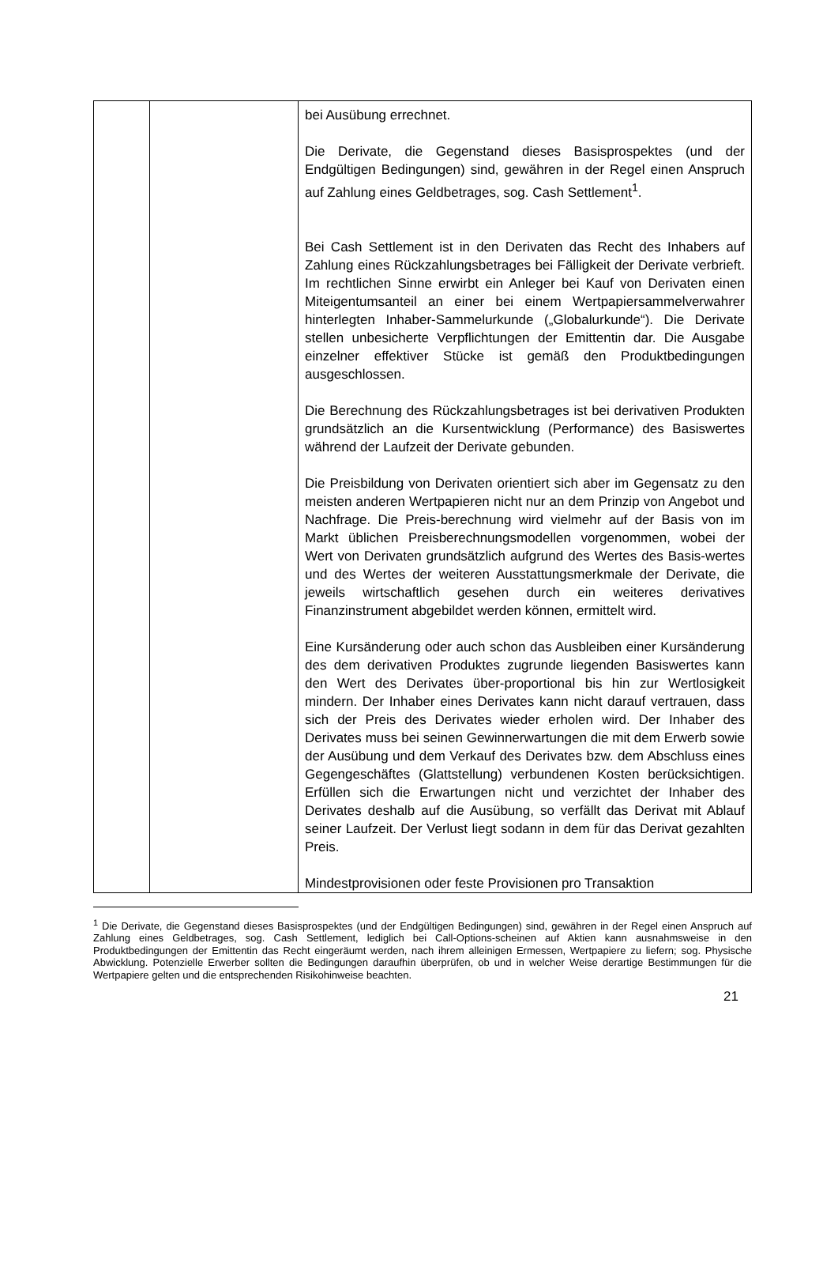| | | bei Ausübung errechnet. Die Derivate, die Gegenstand dieses Basisprospektes (und der Endgültigen Bedingungen) sind, gewähren in der Regel einen Anspruch auf Zahlung eines Geldbetrages, sog. Cash Settlement<sup>1</sup>. Bei Cash Settlement ist in den Derivaten das Recht des Inhabers auf Zahlung eines Rückzahlungsbetrages bei Fälligkeit der Derivate verbrieft. Im rechtlichen Sinne erwirbt ein Anleger bei Kauf von Derivaten einen Miteigentumsanteil an einer bei einem Wertpapiersammelverwahrer hinterlegten Inhaber-Sammelurkunde („Globalurkunde“). Die Derivate stellen unbesicherte Verpflichtungen der Emittentin dar. Die Ausgabe einzelner effektiver Stücke ist gemäß den Produktbedingungen ausgeschlossen. Die Berechnung des Rückzahlungsbetrages ist bei derivativen Produkten grundsätzlich an die Kursentwicklung (Performance) des Basiswertes während der Laufzeit der Derivate gebunden. Die Preisbildung von Derivaten orientiert sich aber im Gegensatz zu den meisten anderen Wertpapieren nicht nur an dem Prinzip von Angebot und Nachfrage. Die Preis-berechnung wird vielmehr auf der Basis von im Markt üblichen Preisberechnungsmodellen vorgenommen, wobei der Wert von Derivaten grundsätzlich aufgrund des Wertes des Basis-wertes und des Wertes der weiteren Ausstattungsmerkmale der Derivate, die jeweils wirtschaftlich gesehen durch ein weiteres derivatives Finanzinstrument abgebildet werden können, ermittelt wird. Eine Kursänderung oder auch schon das Ausbleiben einer Kursänderung des dem derivativen Produktes zugrunde liegenden Basiswertes kann den Wert des Derivates über-proportional bis hin zur Wertlosigkeit mindern. Der Inhaber eines Derivates kann nicht darauf vertrauen, dass sich der Preis des Derivates wieder erholen wird. Der Inhaber des Derivates muss bei seinen Gewinnerwartungen die mit dem Erwerb sowie der Ausübung und dem Verkauf des Derivates bzw. dem Abschluss eines Gegengeschäftes (Glattstellung) verbundenen Kosten berücksichtigen. Erfüllen sich die Erwartungen nicht und verzichtet der Inhaber des Derivates deshalb auf die Ausübung, so verfällt das Derivat mit Ablauf seiner Laufzeit. Der Verlust liegt sodann in dem für das Derivat gezahlten Preis. Mindestprovisionen oder feste Provisionen pro Transaktion |
<sup>1</sup> Die Derivate, die Gegenstand dieses Basisprospektes (und der Endgültigen Bedingungen) sind, gewähren in der Regel einen Anspruch auf Zahlung eines Geldbetrages, sog. Cash Settlement, lediglich bei Call-Options-scheinen auf Aktien kann ausnahmsweise in den Produktbedingungen der Emittentin das Recht eingeräumt werden, nach ihrem alleinigen Ermessen, Wertpapiere zu liefern; sog. Physische Abwicklung. Potenzielle Erwerber sollten die Bedingungen daraufhin überprüfen, ob und in welcher Weise derartige Bestimmungen für die Wertpapiere gelten und die entsprechenden Risikohinweise beachten.
21